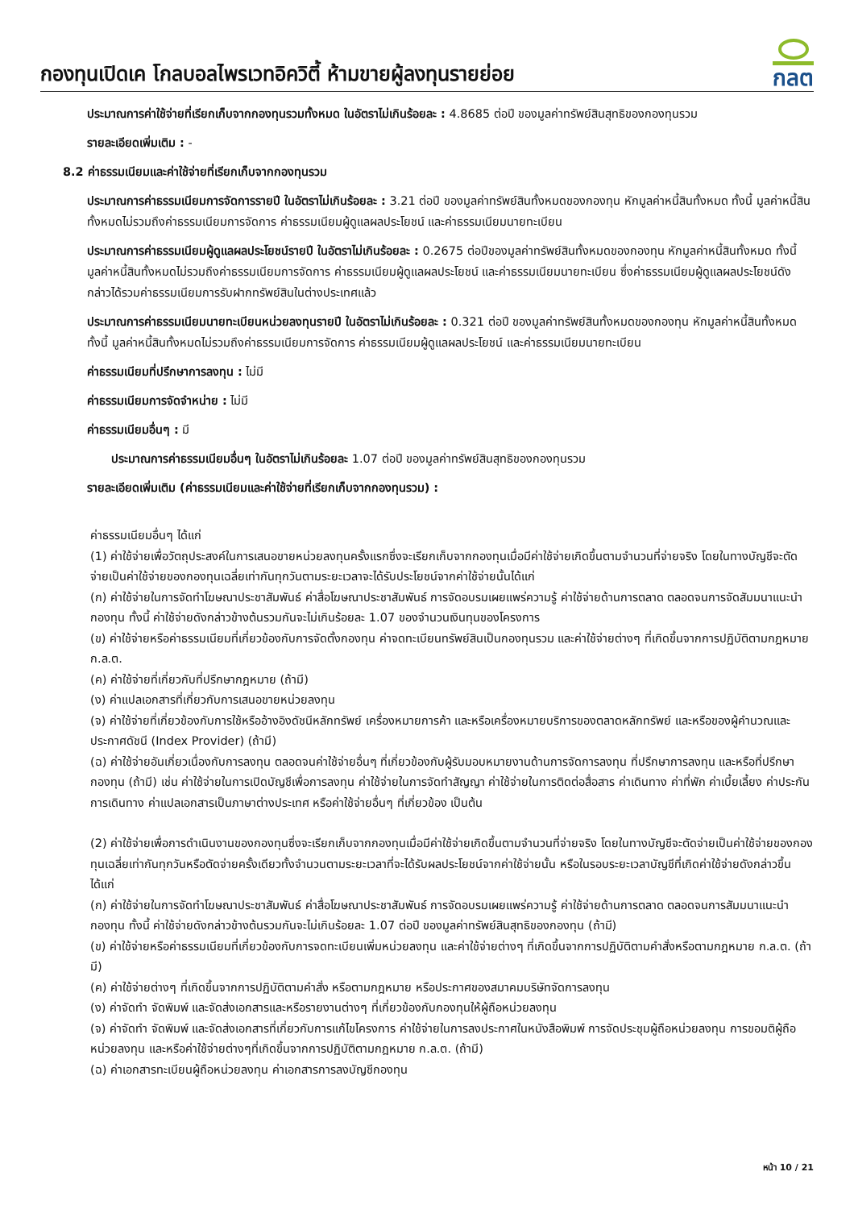กองทุนเปิดเค โกลบอลไพรเวทอิควิตี้ ห้ามขายผู้ลงทุนรายย่อย
กลต
ประมาณการค่าใช้จ่ายที่เรียกเก็บจากกองทุนรวมทั้งหมด ในอัตราไม่เกินร้อยละ : 4.8685 ต่อปี ของมูลค่าทรัพย์สินสุทธิของกองทุนรวม
รายละเอียดเพิ่มเติม : -
8.2 ค่าธรรมเนียมและค่าใช้จ่ายที่เรียกเก็บจากกองทุนรวม
ประมาณการค่าธรรมเนียมการจัดการรายปี ในอัตราไม่เกินร้อยละ : 3.21 ต่อปี ของมูลค่าทรัพย์สินทั้งหมดของกองทุน หักมูลค่าหนี้สินทั้งหมด ทั้งนี้ มูลค่าหนี้สินทั้งหมดไม่รวมถึงค่าธรรมเนียมการจัดการ ค่าธรรมเนียมผู้ดูแลผลประโยชน์ และค่าธรรมเนียมนายทะเบียน
ประมาณการค่าธรรมเนียมผู้ดูแลผลประโยชน์รายปี ในอัตราไม่เกินร้อยละ : 0.2675 ต่อปีของมูลค่าทรัพย์สินทั้งหมดของกองทุน หักมูลค่าหนี้สินทั้งหมด ทั้งนี้ มูลค่าหนี้สินทั้งหมดไม่รวมถึงค่าธรรมเนียมการจัดการ ค่าธรรมเนียมผู้ดูแลผลประโยชน์ และค่าธรรมเนียมนายทะเบียน ซึ่งค่าธรรมเนียมผู้ดูแลผลประโยชน์ดังกล่าวได้รวมค่าธรรมเนียมการรับฝากทรัพย์สินในต่างประเทศแล้ว
ประมาณการค่าธรรมเนียมนายทะเบียนหน่วยลงทุนรายปี ในอัตราไม่เกินร้อยละ : 0.321 ต่อปี ของมูลค่าทรัพย์สินทั้งหมดของกองทุน หักมูลค่าหนี้สินทั้งหมด ทั้งนี้ มูลค่าหนี้สินทั้งหมดไม่รวมถึงค่าธรรมเนียมการจัดการ ค่าธรรมเนียมผู้ดูแลผลประโยชน์ และค่าธรรมเนียมนายทะเบียน
ค่าธรรมเนียมที่ปรึกษาการลงทุน : ไม่มี
ค่าธรรมเนียมการจัดจำหน่าย : ไม่มี
ค่าธรรมเนียมอื่นๆ : มี
ประมาณการค่าธรรมเนียมอื่นๆ ในอัตราไม่เกินร้อยละ 1.07 ต่อปี ของมูลค่าทรัพย์สินสุทธิของกองทุนรวม
รายละเอียดเพิ่มเติม (ค่าธรรมเนียมและค่าใช้จ่ายที่เรียกเก็บจากกองทุนรวม) :
ค่าธรรมเนียมอื่นๆ ได้แก่
(1) ค่าใช้จ่ายเพื่อวัตถุประสงค์ในการเสนอขายหน่วยลงทุนครั้งแรกซึ่งจะเรียกเก็บจากกองทุนเมื่อมีค่าใช้จ่ายเกิดขึ้นตามจำนวนที่จ่ายจริง โดยในทางบัญชีจะตัดจ่ายเป็นค่าใช้จ่ายของกองทุนเฉลี่ยเท่ากันทุกวันตามระยะเวลาจะได้รับประโยชน์จากค่าใช้จ่ายนั้นได้แก่
(ก) ค่าใช้จ่ายในการจัดทำโฆษณาประชาสัมพันธ์ ค่าสื่อโฆษณาประชาสัมพันธ์ การจัดอบรมเผยแพร่ความรู้ ค่าใช้จ่ายด้านการตลาด ตลอดจนการจัดสัมมนาแนะนำกองทุน ทั้งนี้ ค่าใช้จ่ายดังกล่าวข้างต้นรวมกันจะไม่เกินร้อยละ 1.07 ของจำนวนเงินทุนของโครงการ
(ข) ค่าใช้จ่ายหรือค่าธรรมเนียมที่เกี่ยวข้องกับการจัดตั้งกองทุน ค่าจดทะเบียนทรัพย์สินเป็นกองทุนรวม และค่าใช้จ่ายต่างๆ ที่เกิดขึ้นจากการปฏิบัติตามกฎหมาย ก.ล.ต.
(ค) ค่าใช้จ่ายที่เกี่ยวกับที่ปรึกษากฎหมาย (ถ้ามี)
(ง) ค่าแปลเอกสารที่เกี่ยวกับการเสนอขายหน่วยลงทุน
(จ) ค่าใช้จ่ายที่เกี่ยวข้องกับการใช้หรืออ้างอิงดัชนีหลักทรัพย์ เครื่องหมายการค้า และหรือเครื่องหมายบริการของตลาดหลักทรัพย์ และหรือของผู้คำนวณและประกาศดัชนี (Index Provider) (ถ้ามี)
(ฉ) ค่าใช้จ่ายอันเกี่ยวเนื่องกับการลงทุน ตลอดจนค่าใช้จ่ายอื่นๆ ที่เกี่ยวข้องกับผู้รับมอบหมายงานด้านการจัดการลงทุน ที่ปรึกษาการลงทุน และหรือที่ปรึกษากองทุน (ถ้ามี) เช่น ค่าใช้จ่ายในการเปิดบัญชีเพื่อการลงทุน ค่าใช้จ่ายในการจัดทำสัญญา ค่าใช้จ่ายในการติดต่อสื่อสาร ค่าเดินทาง ค่าที่พัก ค่าเบี้ยเลี้ยง ค่าประกันการเดินทาง ค่าแปลเอกสารเป็นภาษาต่างประเทศ หรือค่าใช้จ่ายอื่นๆ ที่เกี่ยวข้อง เป็นต้น
(2) ค่าใช้จ่ายเพื่อการดำเนินงานของกองทุนซึ่งจะเรียกเก็บจากกองทุนเมื่อมีค่าใช้จ่ายเกิดขึ้นตามจำนวนที่จ่ายจริง โดยในทางบัญชีจะตัดจ่ายเป็นค่าใช้จ่ายของกองทุนเฉลี่ยเท่ากันทุกวันหรือตัดจ่ายครั้งเดียวทั้งจำนวนตามระยะเวลาที่จะได้รับผลประโยชน์จากค่าใช้จ่ายนั้น หรือในรอบระยะเวลาบัญชีที่เกิดค่าใช้จ่ายดังกล่าวขึ้น ได้แก่
(ก) ค่าใช้จ่ายในการจัดทำโฆษณาประชาสัมพันธ์ ค่าสื่อโฆษณาประชาสัมพันธ์ การจัดอบรมเผยแพร่ความรู้ ค่าใช้จ่ายด้านการตลาด ตลอดจนการสัมมนาแนะนำกองทุน ทั้งนี้ ค่าใช้จ่ายดังกล่าวข้างต้นรวมกันจะไม่เกินร้อยละ 1.07 ต่อปี ของมูลค่าทรัพย์สินสุทธิของกองทุน (ถ้ามี)
(ข) ค่าใช้จ่ายหรือค่าธรรมเนียมที่เกี่ยวข้องกับการจดทะเบียนเพิ่มหน่วยลงทุน และค่าใช้จ่ายต่างๆ ที่เกิดขึ้นจากการปฏิบัติตามคำสั่งหรือตามกฎหมาย ก.ล.ต. (ถ้ามี)
(ค) ค่าใช้จ่ายต่างๆ ที่เกิดขึ้นจากการปฏิบัติตามคำสั่ง หรือตามกฎหมาย หรือประกาศของสมาคมบริษัทจัดการลงทุน
(ง) ค่าจัดทำ จัดพิมพ์ และจัดส่งเอกสารและหรือรายงานต่างๆ ที่เกี่ยวข้องกับกองทุนให้ผู้ถือหน่วยลงทุน
(จ) ค่าจัดทำ จัดพิมพ์ และจัดส่งเอกสารที่เกี่ยวกับการแก้ไขโครงการ ค่าใช้จ่ายในการลงประกาศในหนังสือพิมพ์ การจัดประชุมผู้ถือหน่วยลงทุน การขอมติผู้ถือหน่วยลงทุน และหรือค่าใช้จ่ายต่างๆที่เกิดขึ้นจากการปฏิบัติตามกฎหมาย ก.ล.ต. (ถ้ามี)
(ฉ) ค่าเอกสารทะเบียนผู้ถือหน่วยลงทุน ค่าเอกสารการลงบัญชีกองทุน
หน้า 10 / 21